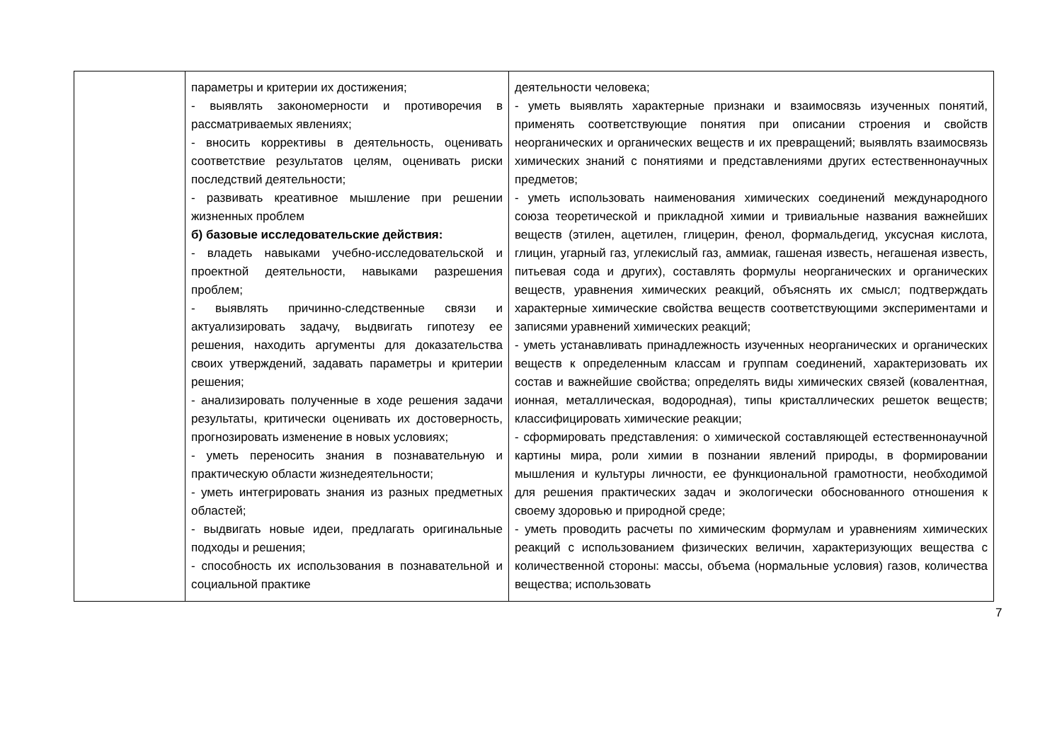| | параметры и критерии их достижения; - выявлять закономерности и противоречия в рассматриваемых явлениях; - вносить коррективы в деятельность, оценивать соответствие результатов целям, оценивать риски последствий деятельности; - развивать креативное мышление при решении жизненных проблем б) базовые исследовательские действия: - владеть навыками учебно-исследовательской и проектной деятельности, навыками разрешения проблем; - выявлять причинно-следственные связи и актуализировать задачу, выдвигать гипотезу ее решения, находить аргументы для доказательства своих утверждений, задавать параметры и критерии решения; - анализировать полученные в ходе решения задачи результаты, критически оценивать их достоверность, прогнозировать изменение в новых условиях; - уметь переносить знания в познавательную и практическую области жизнедеятельности; - уметь интегрировать знания из разных предметных областей; - выдвигать новые идеи, предлагать оригинальные подходы и решения; - способность их использования в познавательной и социальной практике | деятельности человека; - уметь выявлять характерные признаки и взаимосвязь изученных понятий, применять соответствующие понятия при описании строения и свойств неорганических и органических веществ и их превращений; выявлять взаимосвязь химических знаний с понятиями и представлениями других естественнонаучных предметов; - уметь использовать наименования химических соединений международного союза теоретической и прикладной химии и тривиальные названия важнейших веществ (этилен, ацетилен, глицерин, фенол, формальдегид, уксусная кислота, глицин, угарный газ, углекислый газ, аммиак, гашеная известь, негашеная известь, питьевая сода и других), составлять формулы неорганических и органических веществ, уравнения химических реакций, объяснять их смысл; подтверждать характерные химические свойства веществ соответствующими экспериментами и записями уравнений химических реакций; - уметь устанавливать принадлежность изученных неорганических и органических веществ к определенным классам и группам соединений, характеризовать их состав и важнейшие свойства; определять виды химических связей (ковалентная, ионная, металлическая, водородная), типы кристаллических решеток веществ; классифицировать химические реакции; - сформировать представления: о химической составляющей естественнонаучной картины мира, роли химии в познании явлений природы, в формировании мышления и культуры личности, ее функциональной грамотности, необходимой для решения практических задач и экологически обоснованного отношения к своему здоровью и природной среде; - уметь проводить расчеты по химическим формулам и уравнениям химических реакций с использованием физических величин, характеризующих вещества с количественной стороны: массы, объема (нормальные условия) газов, количества вещества; использовать |
7